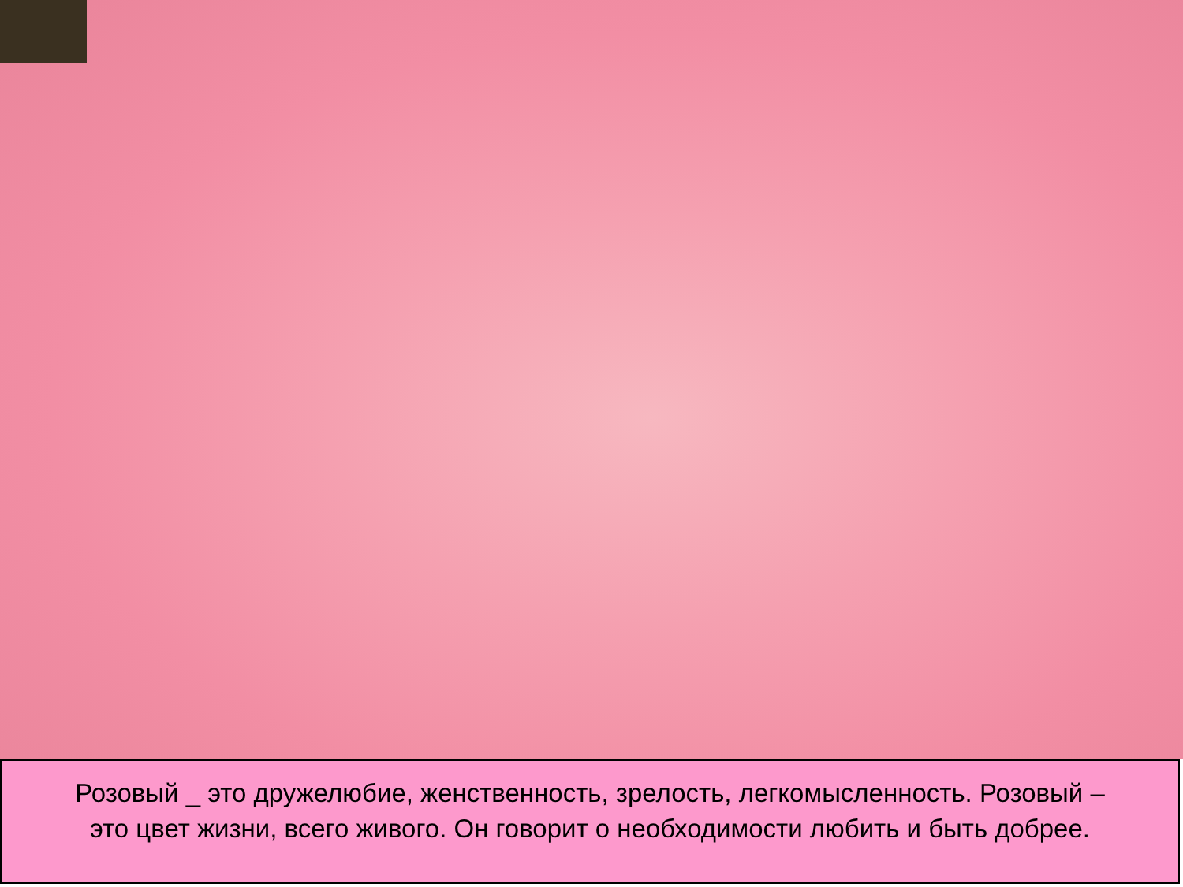Розовый _ это дружелюбие, женственность, зрелость, легкомысленность. Розовый –
это цвет жизни, всего живого. Он говорит о необходимости любить и быть добрее.